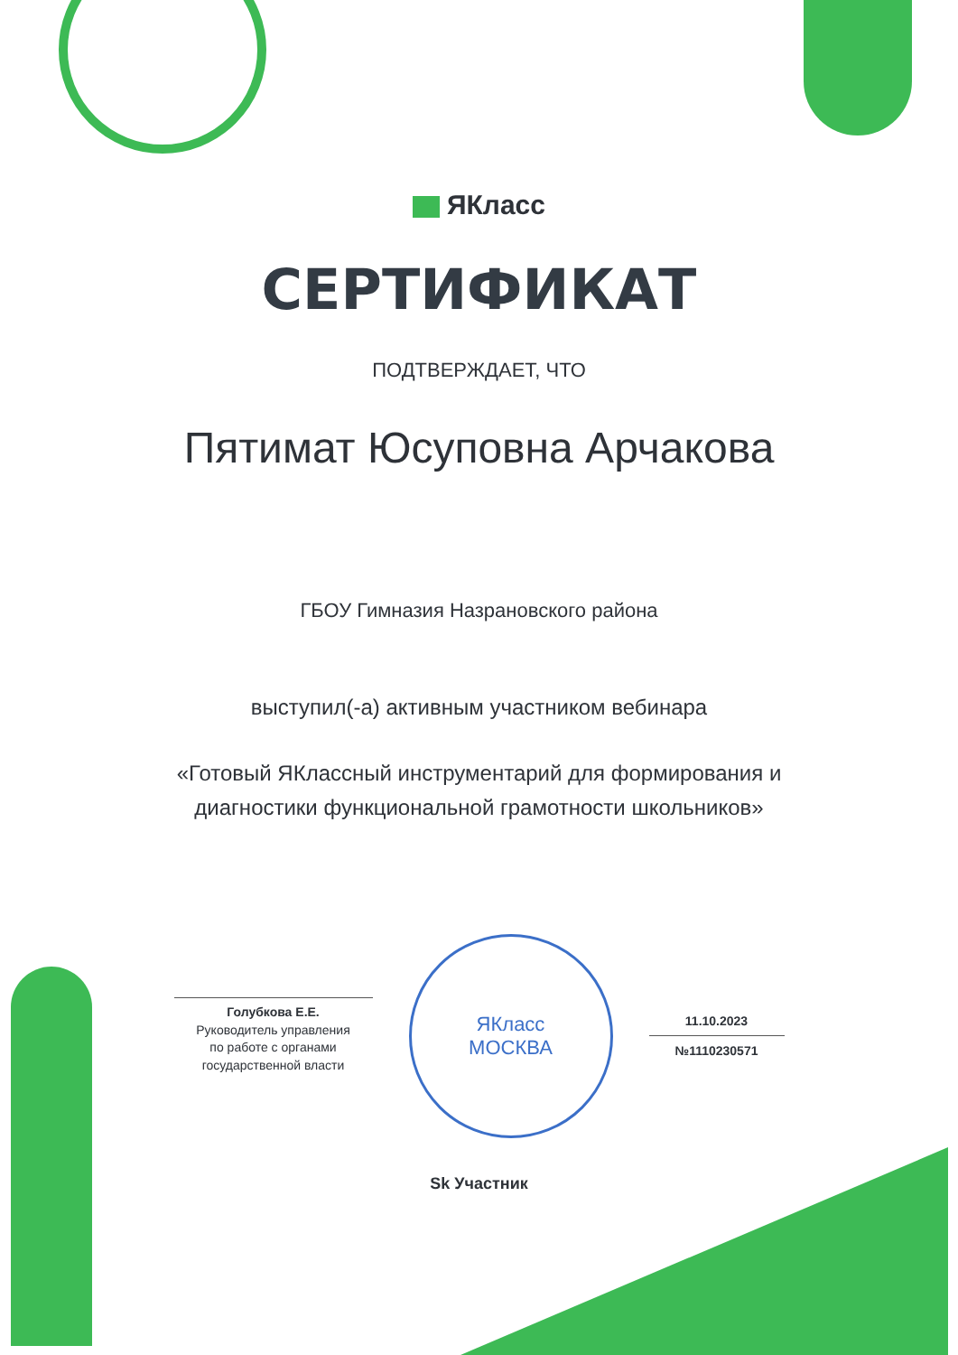ЯКласс
СЕРТИФИКАТ
ПОДТВЕРЖДАЕТ, ЧТО
Пятимат Юсуповна Арчакова
ГБОУ Гимназия Назрановского района
выступил(-а) активным участником вебинара
«Готовый ЯКлассный инструментарий для формирования и
диагностики функциональной грамотности школьников»
Голубкова Е.Е.
Руководитель управления
по работе с органами
государственной власти
ЯКласс
МОСКВА
11.10.2023
№1110230571
Sk Участник